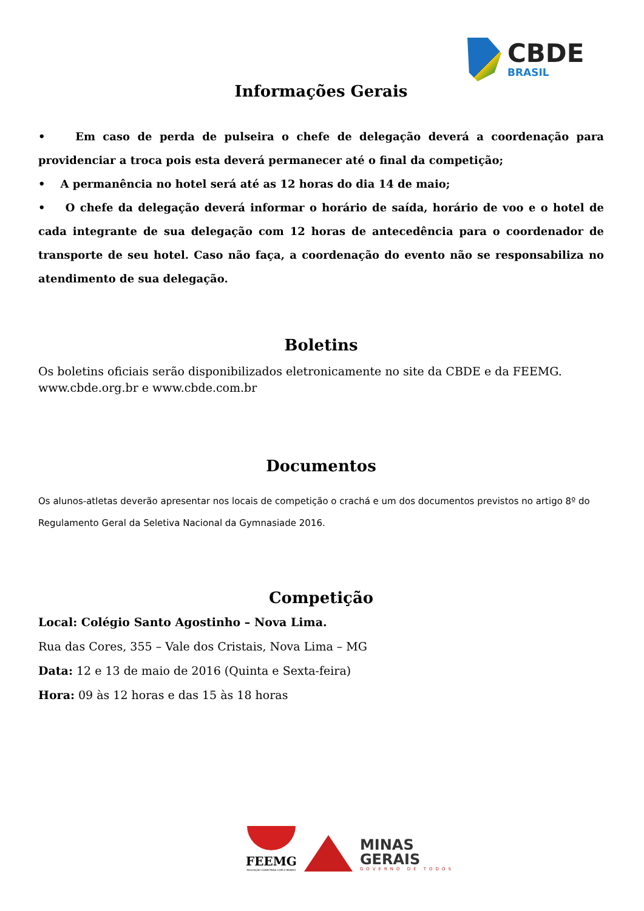CBDE
BRASIL
Informações Gerais
• Em caso de perda de pulseira o chefe de delegação deverá a coordenação para providenciar a troca pois esta deverá permanecer até o final da competição;
• A permanência no hotel será até as 12 horas do dia 14 de maio;
• O chefe da delegação deverá informar o horário de saída, horário de voo e o hotel de cada integrante de sua delegação com 12 horas de antecedência para o coordenador de transporte de seu hotel. Caso não faça, a coordenação do evento não se responsabiliza no atendimento de sua delegação.
Boletins
Os boletins oficiais serão disponibilizados eletronicamente no site da CBDE e da FEEMG.
www.cbde.org.br e www.cbde.com.br
Documentos
Os alunos-atletas deverão apresentar nos locais de competição o crachá e um dos documentos previstos no artigo 8º do Regulamento Geral da Seletiva Nacional da Gymnasiade 2016.
Competição
Local: Colégio Santo Agostinho – Nova Lima.
Rua das Cores, 355 – Vale dos Cristais, Nova Lima – MG
Data: 12 e 13 de maio de 2016 (Quinta e Sexta-feira)
Hora: 09 às 12 horas e das 15 às 18 horas
FEEMG
EDUCAÇÃO CONECTADA COM O MUNDO
MINAS
GERAIS
GOVERNO DE TODOS